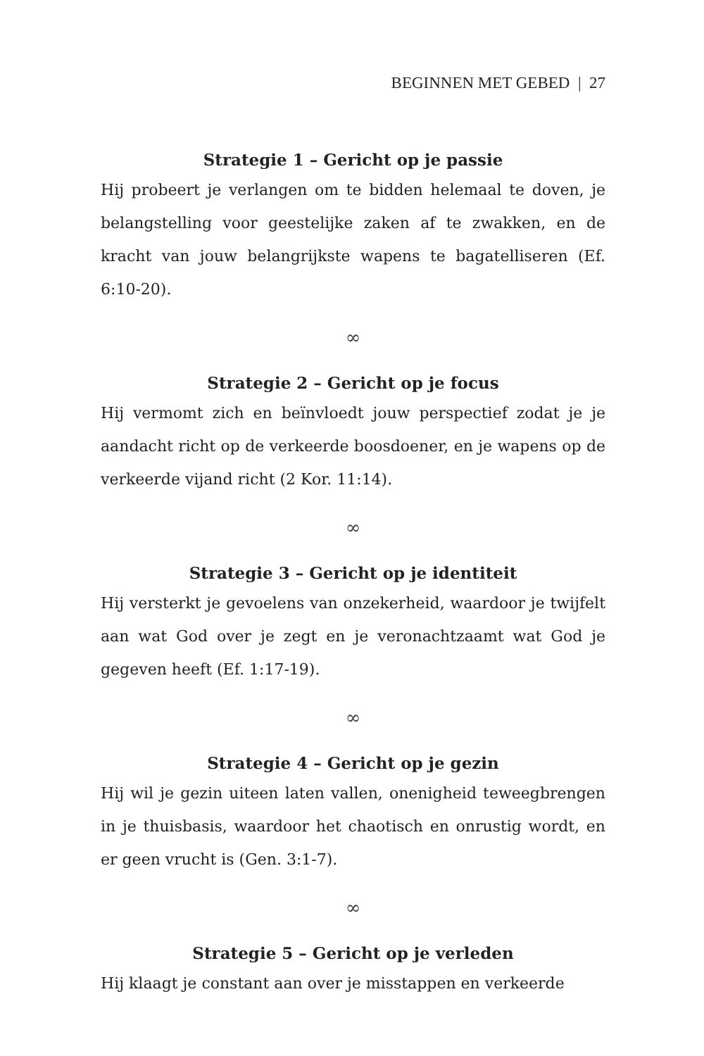BEGINNEN MET GEBED | 27
Strategie 1 – Gericht op je passie
Hij probeert je verlangen om te bidden helemaal te doven, je belangstelling voor geestelijke zaken af te zwakken, en de kracht van jouw belangrijkste wapens te bagatelliseren (Ef. 6:10-20).
∞
Strategie 2 – Gericht op je focus
Hij vermomt zich en beïnvloedt jouw perspectief zodat je je aandacht richt op de verkeerde boosdoener, en je wapens op de verkeerde vijand richt (2 Kor. 11:14).
∞
Strategie 3 – Gericht op je identiteit
Hij versterkt je gevoelens van onzekerheid, waardoor je twijfelt aan wat God over je zegt en je veronachtzaamt wat God je gegeven heeft (Ef. 1:17-19).
∞
Strategie 4 – Gericht op je gezin
Hij wil je gezin uiteen laten vallen, onenigheid teweegbrengen in je thuisbasis, waardoor het chaotisch en onrustig wordt, en er geen vrucht is (Gen. 3:1-7).
∞
Strategie 5 – Gericht op je verleden
Hij klaagt je constant aan over je misstappen en verkeerde